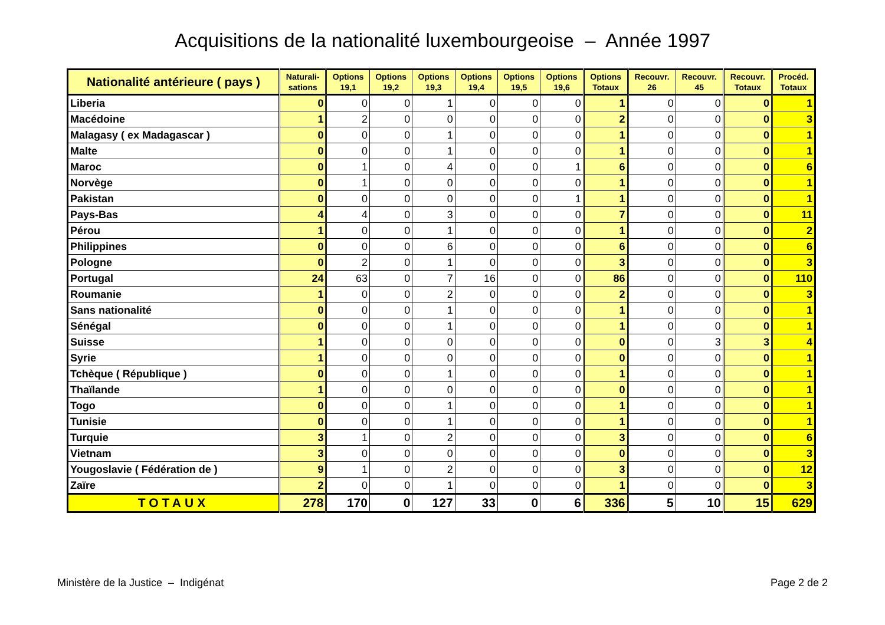Acquisitions de la nationalité luxembourgeoise – Année 1997
| Nationalité antérieure ( pays ) | Naturali- sations | Options 19,1 | Options 19,2 | Options 19,3 | Options 19,4 | Options 19,5 | Options 19,6 | Options Totaux | Recouvr. 26 | Recouvr. 45 | Recouvr. Totaux | Procéd. Totaux |
| --- | --- | --- | --- | --- | --- | --- | --- | --- | --- | --- | --- | --- |
| Liberia | 0 | 0 | 0 | 1 | 0 | 0 | 0 | 1 | 0 | 0 | 0 | 1 |
| Macédoine | 1 | 2 | 0 | 0 | 0 | 0 | 0 | 2 | 0 | 0 | 0 | 3 |
| Malagasy ( ex Madagascar ) | 0 | 0 | 0 | 1 | 0 | 0 | 0 | 1 | 0 | 0 | 0 | 1 |
| Malte | 0 | 0 | 0 | 1 | 0 | 0 | 0 | 1 | 0 | 0 | 0 | 1 |
| Maroc | 0 | 1 | 0 | 4 | 0 | 0 | 1 | 6 | 0 | 0 | 0 | 6 |
| Norvège | 0 | 1 | 0 | 0 | 0 | 0 | 0 | 1 | 0 | 0 | 0 | 1 |
| Pakistan | 0 | 0 | 0 | 0 | 0 | 0 | 1 | 1 | 0 | 0 | 0 | 1 |
| Pays-Bas | 4 | 4 | 0 | 3 | 0 | 0 | 0 | 7 | 0 | 0 | 0 | 11 |
| Pérou | 1 | 0 | 0 | 1 | 0 | 0 | 0 | 1 | 0 | 0 | 0 | 2 |
| Philippines | 0 | 0 | 0 | 6 | 0 | 0 | 0 | 6 | 0 | 0 | 0 | 6 |
| Pologne | 0 | 2 | 0 | 1 | 0 | 0 | 0 | 3 | 0 | 0 | 0 | 3 |
| Portugal | 24 | 63 | 0 | 7 | 16 | 0 | 0 | 86 | 0 | 0 | 0 | 110 |
| Roumanie | 1 | 0 | 0 | 2 | 0 | 0 | 0 | 2 | 0 | 0 | 0 | 3 |
| Sans nationalité | 0 | 0 | 0 | 1 | 0 | 0 | 0 | 1 | 0 | 0 | 0 | 1 |
| Sénégal | 0 | 0 | 0 | 1 | 0 | 0 | 0 | 1 | 0 | 0 | 0 | 1 |
| Suisse | 1 | 0 | 0 | 0 | 0 | 0 | 0 | 0 | 0 | 3 | 3 | 4 |
| Syrie | 1 | 0 | 0 | 0 | 0 | 0 | 0 | 0 | 0 | 0 | 0 | 1 |
| Tchèque ( République ) | 0 | 0 | 0 | 1 | 0 | 0 | 0 | 1 | 0 | 0 | 0 | 1 |
| Thaïlande | 1 | 0 | 0 | 0 | 0 | 0 | 0 | 0 | 0 | 0 | 0 | 1 |
| Togo | 0 | 0 | 0 | 1 | 0 | 0 | 0 | 1 | 0 | 0 | 0 | 1 |
| Tunisie | 0 | 0 | 0 | 1 | 0 | 0 | 0 | 1 | 0 | 0 | 0 | 1 |
| Turquie | 3 | 1 | 0 | 2 | 0 | 0 | 0 | 3 | 0 | 0 | 0 | 6 |
| Vietnam | 3 | 0 | 0 | 0 | 0 | 0 | 0 | 0 | 0 | 0 | 0 | 3 |
| Yougoslavie ( Fédération de ) | 9 | 1 | 0 | 2 | 0 | 0 | 0 | 3 | 0 | 0 | 0 | 12 |
| Zaïre | 2 | 0 | 0 | 1 | 0 | 0 | 0 | 1 | 0 | 0 | 0 | 3 |
| TOTAUX | 278 | 170 | 0 | 127 | 33 | 0 | 6 | 336 | 5 | 10 | 15 | 629 |
Ministère de la Justice – Indigénat Page 2 de 2